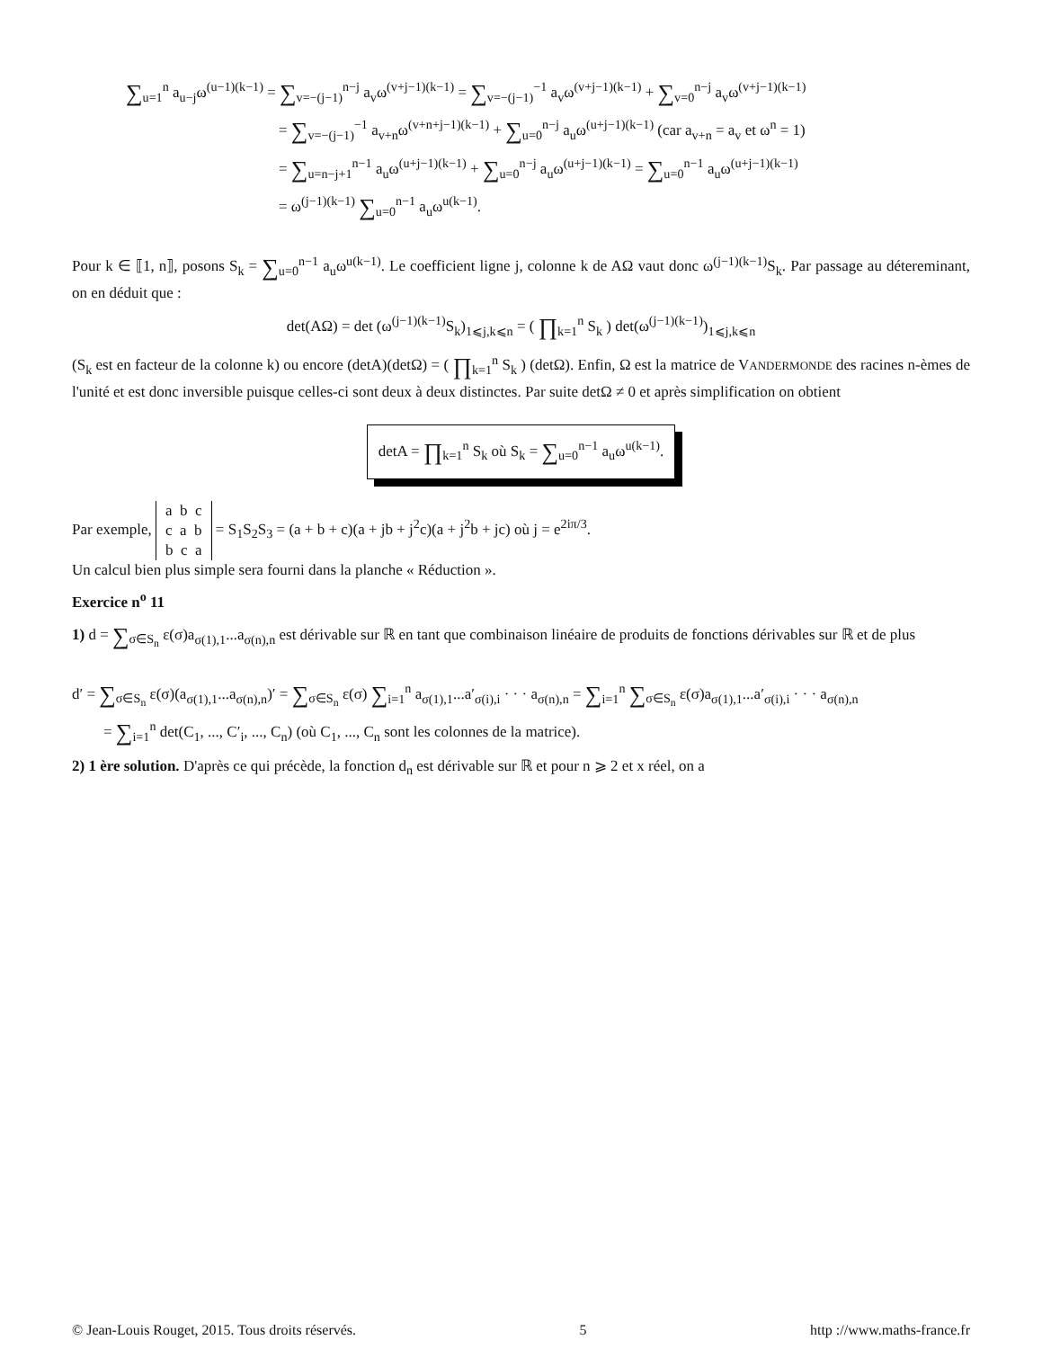∑<sub>u=1</sub><sup>n</sup> a<sub>u−j</sub>ω<sup>(u−1)(k−1)</sup> = ∑<sub>v=−(j−1)</sub><sup>n−j</sup> a<sub>v</sub>ω<sup>(v+j−1)(k−1)</sup> = ∑<sub>v=−(j−1)</sub><sup>−1</sup> a<sub>v</sub>ω<sup>(v+j−1)(k−1)</sup> + ∑<sub>v=0</sub><sup>n−j</sup> a<sub>v</sub>ω<sup>(v+j−1)(k−1)</sup>
= ∑<sub>v=−(j−1)</sub><sup>−1</sup> a<sub>v+n</sub>ω<sup>(v+n+j−1)(k−1)</sup> + ∑<sub>u=0</sub><sup>n−j</sup> a<sub>u</sub>ω<sup>(u+j−1)(k−1)</sup> (car a<sub>v+n</sub> = a<sub>v</sub> et ω<sup>n</sup> = 1)
= ∑<sub>u=n−j+1</sub><sup>n−1</sup> a<sub>u</sub>ω<sup>(u+j−1)(k−1)</sup> + ∑<sub>u=0</sub><sup>n−j</sup> a<sub>u</sub>ω<sup>(u+j−1)(k−1)</sup> = ∑<sub>u=0</sub><sup>n−1</sup> a<sub>u</sub>ω<sup>(u+j−1)(k−1)</sup>
= ω<sup>(j−1)(k−1)</sup> ∑<sub>u=0</sub><sup>n−1</sup> a<sub>u</sub>ω<sup>u(k−1)</sup>.
Pour k ∈ ⟦1, n⟧, posons S<sub>k</sub> = ∑<sub>u=0</sub><sup>n−1</sup> a<sub>u</sub>ω<sup>u(k−1)</sup>. Le coefficient ligne j, colonne k de AΩ vaut donc ω<sup>(j−1)(k−1)</sup>S<sub>k</sub>. Par passage au détereminant, on en déduit que :
det(AΩ) = det (ω<sup>(j−1)(k−1)</sup>S<sub>k</sub>)<sub>1⩽j,k⩽n</sub> = ( ∏<sub>k=1</sub><sup>n</sup> S<sub>k</sub> ) det(ω<sup>(j−1)(k−1)</sup>)<sub>1⩽j,k⩽n</sub>
(S<sub>k</sub> est en facteur de la colonne k) ou encore (detA)(detΩ) = ( ∏<sub>k=1</sub><sup>n</sup> S<sub>k</sub> ) (detΩ). Enfin, Ω est la matrice de VANDERMONDE des racines n-èmes de l'unité et est donc inversible puisque celles-ci sont deux à deux distinctes. Par suite detΩ ≠ 0 et après simplification on obtient
detA = ∏<sub>k=1</sub><sup>n</sup> S<sub>k</sub> où S<sub>k</sub> = ∑<sub>u=0</sub><sup>n−1</sup> a<sub>u</sub>ω<sup>u(k−1)</sup>.
Par exemple, a b c
c a b
b c a = S<sub>1</sub>S<sub>2</sub>S<sub>3</sub> = (a + b + c)(a + jb + j<sup>2</sup>c)(a + j<sup>2</sup>b + jc) où j = e<sup>2iπ/3</sup>.
Un calcul bien plus simple sera fourni dans la planche « Réduction ».
Exercice n<sup>o</sup> 11
1) d = ∑<sub>σ∈S<sub>n</sub></sub> ε(σ)a<sub>σ(1),1</sub>...a<sub>σ(n),n</sub> est dérivable sur ℝ en tant que combinaison linéaire de produits de fonctions dérivables sur ℝ et de plus
d′ = ∑<sub>σ∈S<sub>n</sub></sub> ε(σ)(a<sub>σ(1),1</sub>...a<sub>σ(n),n</sub>)′ = ∑<sub>σ∈S<sub>n</sub></sub> ε(σ) ∑<sub>i=1</sub><sup>n</sup> a<sub>σ(1),1</sub>...a′<sub>σ(i),i</sub> · · · a<sub>σ(n),n</sub> = ∑<sub>i=1</sub><sup>n</sup> ∑<sub>σ∈S<sub>n</sub></sub> ε(σ)a<sub>σ(1),1</sub>...a′<sub>σ(i),i</sub> · · · a<sub>σ(n),n</sub>
= ∑<sub>i=1</sub><sup>n</sup> det(C<sub>1</sub>, ..., C′<sub>i</sub>, ..., C<sub>n</sub>) (où C<sub>1</sub>, ..., C<sub>n</sub> sont les colonnes de la matrice).
2) 1 ère solution. D'après ce qui précède, la fonction d<sub>n</sub> est dérivable sur ℝ et pour n ⩾ 2 et x réel, on a
© Jean-Louis Rouget, 2015. Tous droits réservés. 5 http ://www.maths-france.fr